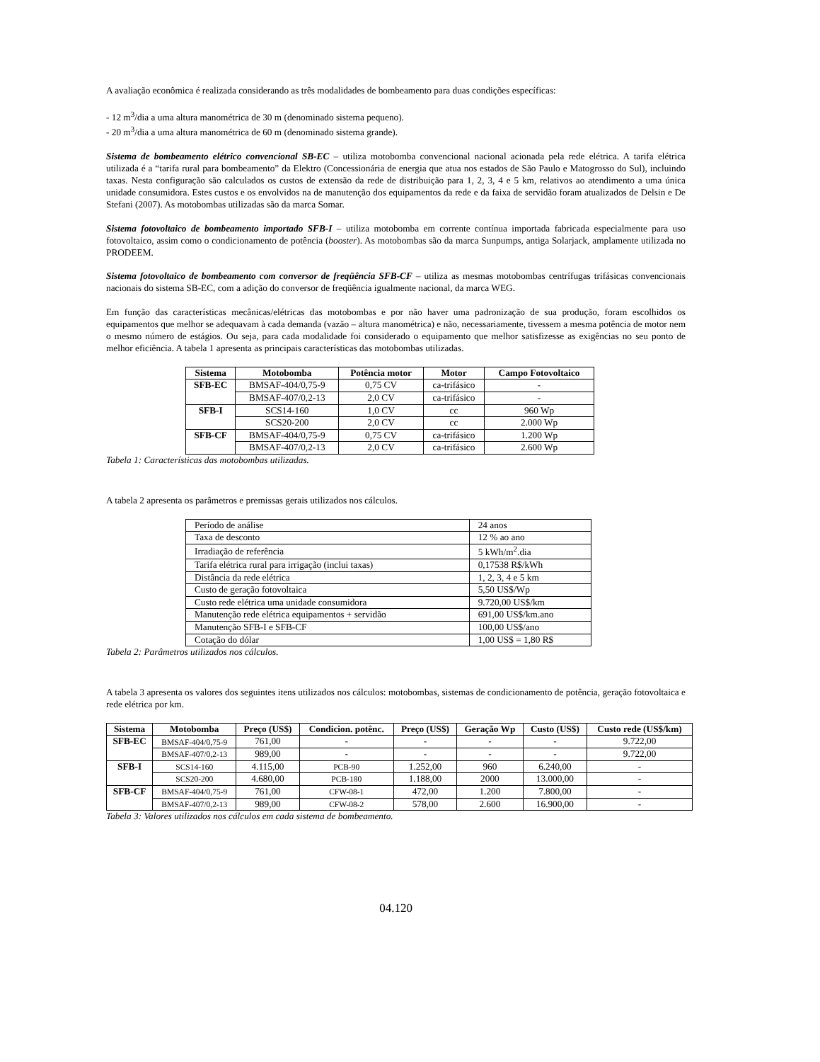A avaliação econômica é realizada considerando as três modalidades de bombeamento para duas condições específicas:
- 12 m<sup>3</sup>/dia a uma altura manométrica de 30 m (denominado sistema pequeno).
- 20 m<sup>3</sup>/dia a uma altura manométrica de 60 m (denominado sistema grande).
Sistema de bombeamento elétrico convencional SB-EC – utiliza motobomba convencional nacional acionada pela rede elétrica. A tarifa elétrica utilizada é a “tarifa rural para bombeamento” da Elektro (Concessionária de energia que atua nos estados de São Paulo e Matogrosso do Sul), incluindo taxas. Nesta configuração são calculados os custos de extensão da rede de distribuição para 1, 2, 3, 4 e 5 km, relativos ao atendimento a uma única unidade consumidora. Estes custos e os envolvidos na de manutenção dos equipamentos da rede e da faixa de servidão foram atualizados de Delsin e De Stefani (2007). As motobombas utilizadas são da marca Somar.
Sistema fotovoltaico de bombeamento importado SFB-I – utiliza motobomba em corrente contínua importada fabricada especialmente para uso fotovoltaico, assim como o condicionamento de potência (booster). As motobombas são da marca Sunpumps, antiga Solarjack, amplamente utilizada no PRODEEM.
Sistema fotovoltaico de bombeamento com conversor de freqüência SFB-CF – utiliza as mesmas motobombas centrífugas trifásicas convencionais nacionais do sistema SB-EC, com a adição do conversor de freqüência igualmente nacional, da marca WEG.
Em função das características mecânicas/elétricas das motobombas e por não haver uma padronização de sua produção, foram escolhidos os equipamentos que melhor se adequavam à cada demanda (vazão – altura manométrica) e não, necessariamente, tivessem a mesma potência de motor nem o mesmo número de estágios. Ou seja, para cada modalidade foi considerado o equipamento que melhor satisfizesse as exigências no seu ponto de melhor eficiência. A tabela 1 apresenta as principais características das motobombas utilizadas.
| Sistema | Motobomba | Potência motor | Motor | Campo Fotovoltaico |
| --- | --- | --- | --- | --- |
| SFB-EC | BMSAF-404/0,75-9 | 0,75 CV | ca-trifásico | - |
| | BMSAF-407/0,2-13 | 2,0 CV | ca-trifásico | - |
| SFB-I | SCS14-160 | 1,0 CV | cc | 960 Wp |
| | SCS20-200 | 2,0 CV | cc | 2.000 Wp |
| SFB-CF | BMSAF-404/0,75-9 | 0,75 CV | ca-trifásico | 1.200 Wp |
| | BMSAF-407/0,2-13 | 2,0 CV | ca-trifásico | 2.600 Wp |
Tabela 1: Características das motobombas utilizadas.
A tabela 2 apresenta os parâmetros e premissas gerais utilizados nos cálculos.
| Período de análise | 24 anos |
| Taxa de desconto | 12 % ao ano |
| Irradiação de referência | 5 kWh/m<sup>2</sup>.dia |
| Tarifa elétrica rural para irrigação (inclui taxas) | 0,17538 R$/kWh |
| Distância da rede elétrica | 1, 2, 3, 4 e 5 km |
| Custo de geração fotovoltaica | 5,50 US$/Wp |
| Custo rede elétrica uma unidade consumidora | 9.720,00 US$/km |
| Manutenção rede elétrica equipamentos + servidão | 691,00 US$/km.ano |
| Manutenção SFB-I e SFB-CF | 100,00 US$/ano |
| Cotação do dólar | 1,00 US$ = 1,80 R$ |
Tabela 2: Parâmetros utilizados nos cálculos.
A tabela 3 apresenta os valores dos seguintes itens utilizados nos cálculos: motobombas, sistemas de condicionamento de potência, geração fotovoltaica e rede elétrica por km.
| Sistema | Motobomba | Preço (US$) | Condicion. potênc. | Preço (US$) | Geração Wp | Custo (US$) | Custo rede (US$/km) |
| --- | --- | --- | --- | --- | --- | --- | --- |
| SFB-EC | BMSAF-404/0,75-9 | 761,00 | - | - | - | - | 9.722,00 |
| | BMSAF-407/0,2-13 | 989,00 | - | - | - | - | 9.722,00 |
| SFB-I | SCS14-160 | 4.115,00 | PCB-90 | 1.252,00 | 960 | 6.240,00 | - |
| | SCS20-200 | 4.680,00 | PCB-180 | 1.188,00 | 2000 | 13.000,00 | - |
| SFB-CF | BMSAF-404/0,75-9 | 761,00 | CFW-08-1 | 472,00 | 1.200 | 7.800,00 | - |
| | BMSAF-407/0,2-13 | 989,00 | CFW-08-2 | 578,00 | 2.600 | 16.900,00 | - |
Tabela 3: Valores utilizados nos cálculos em cada sistema de bombeamento.
04.120